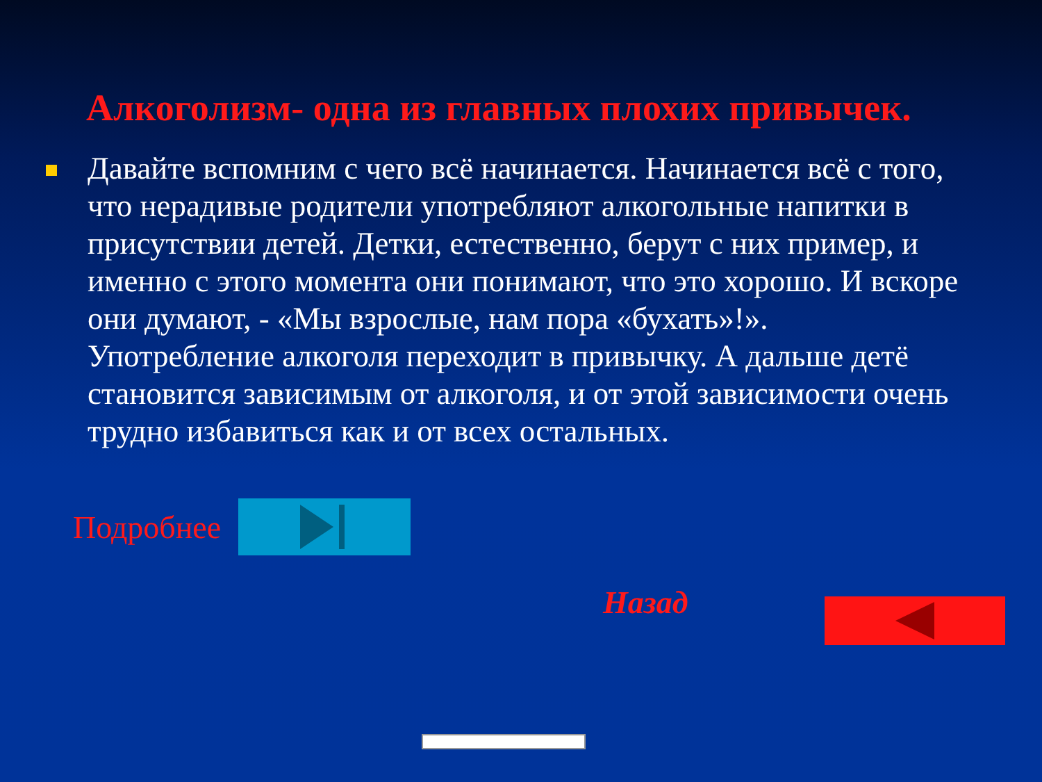Алкоголизм- одна из главных плохих привычек.
Давайте вспомним с чего всё начинается. Начинается всё с того, что нерадивые родители употребляют алкогольные напитки в присутствии детей. Детки, естественно, берут с них пример, и именно с этого момента они понимают, что это хорошо. И вскоре они думают, - «Мы взрослые, нам пора «бухать»!». Употребление алкоголя переходит в привычку. А дальше детё становится зависимым от алкоголя, и от этой зависимости очень трудно избавиться как и от всех остальных.
Подробнее
Назад